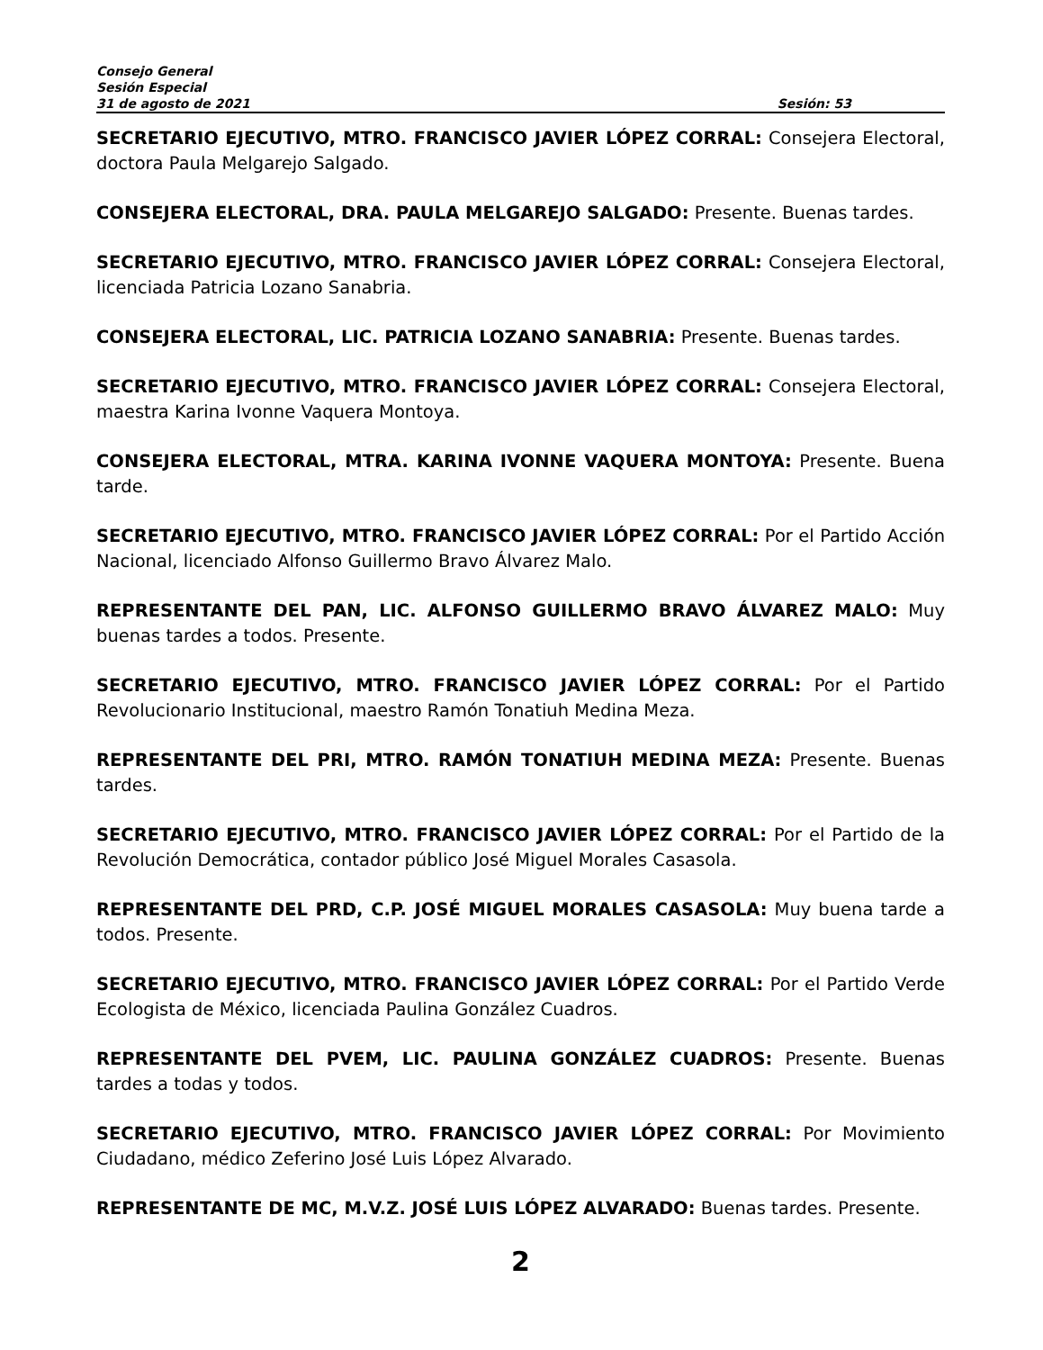Consejo General
Sesión Especial
31 de agosto de 2021 Sesión: 53
SECRETARIO EJECUTIVO, MTRO. FRANCISCO JAVIER LÓPEZ CORRAL: Consejera Electoral, doctora Paula Melgarejo Salgado.
CONSEJERA ELECTORAL, DRA. PAULA MELGAREJO SALGADO: Presente. Buenas tardes.
SECRETARIO EJECUTIVO, MTRO. FRANCISCO JAVIER LÓPEZ CORRAL: Consejera Electoral, licenciada Patricia Lozano Sanabria.
CONSEJERA ELECTORAL, LIC. PATRICIA LOZANO SANABRIA: Presente. Buenas tardes.
SECRETARIO EJECUTIVO, MTRO. FRANCISCO JAVIER LÓPEZ CORRAL: Consejera Electoral, maestra Karina Ivonne Vaquera Montoya.
CONSEJERA ELECTORAL, MTRA. KARINA IVONNE VAQUERA MONTOYA: Presente. Buena tarde.
SECRETARIO EJECUTIVO, MTRO. FRANCISCO JAVIER LÓPEZ CORRAL: Por el Partido Acción Nacional, licenciado Alfonso Guillermo Bravo Álvarez Malo.
REPRESENTANTE DEL PAN, LIC. ALFONSO GUILLERMO BRAVO ÁLVAREZ MALO: Muy buenas tardes a todos. Presente.
SECRETARIO EJECUTIVO, MTRO. FRANCISCO JAVIER LÓPEZ CORRAL: Por el Partido Revolucionario Institucional, maestro Ramón Tonatiuh Medina Meza.
REPRESENTANTE DEL PRI, MTRO. RAMÓN TONATIUH MEDINA MEZA: Presente. Buenas tardes.
SECRETARIO EJECUTIVO, MTRO. FRANCISCO JAVIER LÓPEZ CORRAL: Por el Partido de la Revolución Democrática, contador público José Miguel Morales Casasola.
REPRESENTANTE DEL PRD, C.P. JOSÉ MIGUEL MORALES CASASOLA: Muy buena tarde a todos. Presente.
SECRETARIO EJECUTIVO, MTRO. FRANCISCO JAVIER LÓPEZ CORRAL: Por el Partido Verde Ecologista de México, licenciada Paulina González Cuadros.
REPRESENTANTE DEL PVEM, LIC. PAULINA GONZÁLEZ CUADROS: Presente. Buenas tardes a todas y todos.
SECRETARIO EJECUTIVO, MTRO. FRANCISCO JAVIER LÓPEZ CORRAL: Por Movimiento Ciudadano, médico Zeferino José Luis López Alvarado.
REPRESENTANTE DE MC, M.V.Z. JOSÉ LUIS LÓPEZ ALVARADO: Buenas tardes. Presente.
2